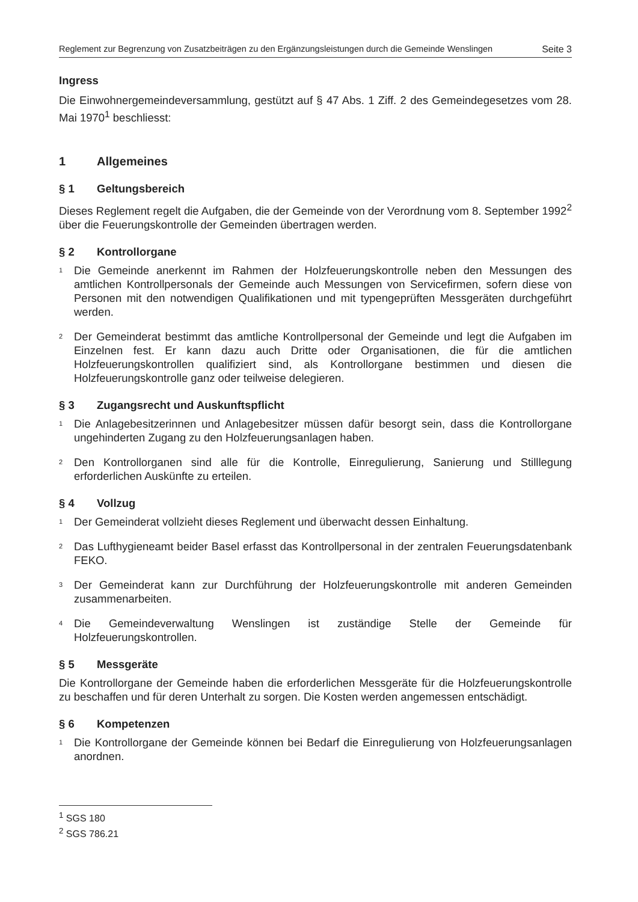Reglement zur Begrenzung von Zusatzbeiträgen zu den Ergänzungsleistungen durch die Gemeinde Wenslingen Seite 3
Ingress
Die Einwohnergemeindeversammlung, gestützt auf § 47 Abs. 1 Ziff. 2 des Gemeindegesetzes vom 28. Mai 1970<sup>1</sup> beschliesst:
1 Allgemeines
§ 1 Geltungsbereich
Dieses Reglement regelt die Aufgaben, die der Gemeinde von der Verordnung vom 8. September 1992<sup>2</sup> über die Feuerungskontrolle der Gemeinden übertragen werden.
§ 2 Kontrollorgane
<sup>1</sup> Die Gemeinde anerkennt im Rahmen der Holzfeuerungskontrolle neben den Messungen des amtlichen Kontrollpersonals der Gemeinde auch Messungen von Servicefirmen, sofern diese von Personen mit den notwendigen Qualifikationen und mit typengeprüften Messgeräten durchgeführt werden.
<sup>2</sup> Der Gemeinderat bestimmt das amtliche Kontrollpersonal der Gemeinde und legt die Aufgaben im Einzelnen fest. Er kann dazu auch Dritte oder Organisationen, die für die amtlichen Holzfeuerungskontrollen qualifiziert sind, als Kontrollorgane bestimmen und diesen die Holzfeuerungskontrolle ganz oder teilweise delegieren.
§ 3 Zugangsrecht und Auskunftspflicht
<sup>1</sup> Die Anlagebesitzerinnen und Anlagebesitzer müssen dafür besorgt sein, dass die Kontrollorgane ungehinderten Zugang zu den Holzfeuerungsanlagen haben.
<sup>2</sup> Den Kontrollorganen sind alle für die Kontrolle, Einregulierung, Sanierung und Stilllegung erforderlichen Auskünfte zu erteilen.
§ 4 Vollzug
<sup>1</sup> Der Gemeinderat vollzieht dieses Reglement und überwacht dessen Einhaltung.
<sup>2</sup> Das Lufthygieneamt beider Basel erfasst das Kontrollpersonal in der zentralen Feuerungsdatenbank FEKO.
<sup>3</sup> Der Gemeinderat kann zur Durchführung der Holzfeuerungskontrolle mit anderen Gemeinden zusammenarbeiten.
<sup>4</sup> Die Gemeindeverwaltung Wenslingen ist zuständige Stelle der Gemeinde für Holzfeuerungskontrollen.
§ 5 Messgeräte
Die Kontrollorgane der Gemeinde haben die erforderlichen Messgeräte für die Holzfeuerungskontrolle zu beschaffen und für deren Unterhalt zu sorgen. Die Kosten werden angemessen entschädigt.
§ 6 Kompetenzen
<sup>1</sup> Die Kontrollorgane der Gemeinde können bei Bedarf die Einregulierung von Holzfeuerungsanlagen anordnen.
<sup>1</sup> SGS 180
<sup>2</sup> SGS 786.21